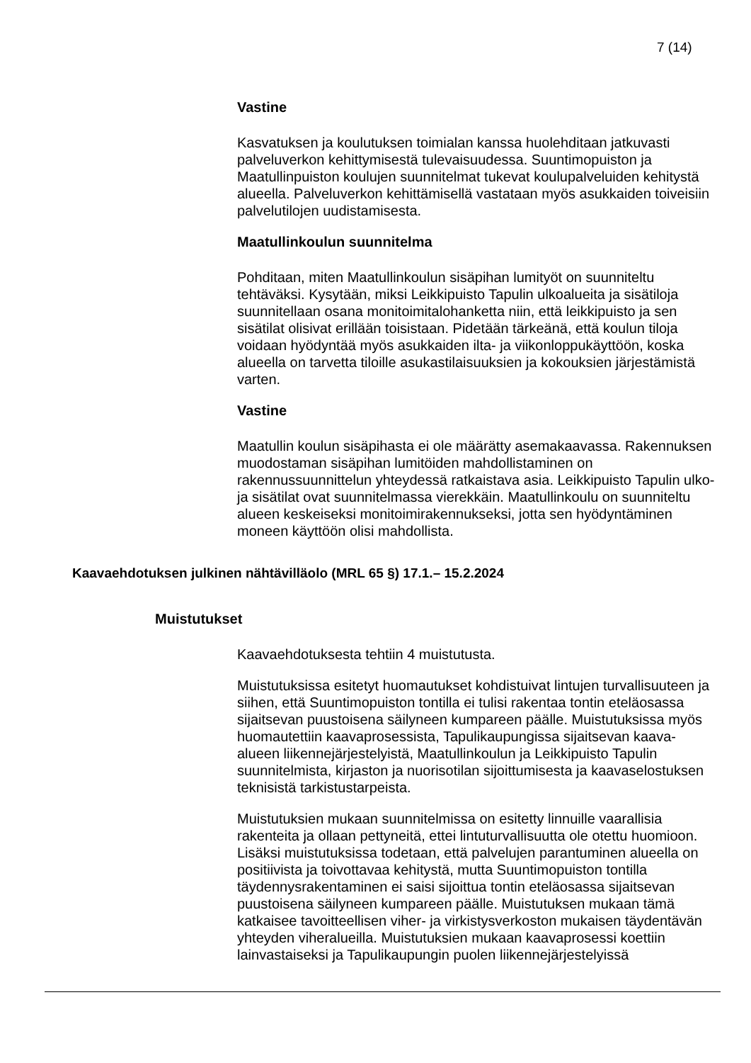7 (14)
Vastine
Kasvatuksen ja koulutuksen toimialan kanssa huolehditaan jatkuvasti palveluverkon kehittymisestä tulevaisuudessa. Suuntimopuiston ja Maatullinpuiston koulujen suunnitelmat tukevat koulupalveluiden kehitystä alueella. Palveluverkon kehittämisellä vastataan myös asukkaiden toiveisiin palvelutilojen uudistamisesta.
Maatullinkoulun suunnitelma
Pohditaan, miten Maatullinkoulun sisäpihan lumityöt on suunniteltu tehtäväksi. Kysytään, miksi Leikkipuisto Tapulin ulkoalueita ja sisätiloja suunnitellaan osana monitoimitalohanketta niin, että leikkipuisto ja sen sisätilat olisivat erillään toisistaan. Pidetään tärkeänä, että koulun tiloja voidaan hyödyntää myös asukkaiden ilta- ja viikonloppukäyttöön, koska alueella on tarvetta tiloille asukastilaisuuksien ja kokouksien järjestämistä varten.
Vastine
Maatullin koulun sisäpihasta ei ole määrätty asemakaavassa. Rakennuksen muodostaman sisäpihan lumitöiden mahdollistaminen on rakennussuunnittelun yhteydessä ratkaistava asia. Leikkipuisto Tapulin ulko- ja sisätilat ovat suunnitelmassa vierekkäin. Maatullinkoulu on suunniteltu alueen keskeiseksi monitoimirakennukseksi, jotta sen hyödyntäminen moneen käyttöön olisi mahdollista.
Kaavaehdotuksen julkinen nähtävilläolo (MRL 65 §) 17.1.– 15.2.2024
Muistutukset
Kaavaehdotuksesta tehtiin 4 muistutusta.
Muistutuksissa esitetyt huomautukset kohdistuivat lintujen turvallisuuteen ja siihen, että Suuntimopuiston tontilla ei tulisi rakentaa tontin eteläosassa sijaitsevan puustoisena säilyneen kumpareen päälle. Muistutuksissa myös huomautettiin kaavaprosessista, Tapulikaupungissa sijaitsevan kaava-alueen liikennejärjestelyistä, Maatullinkoulun ja Leikkipuisto Tapulin suunnitelmista, kirjaston ja nuorisotilan sijoittumisesta ja kaavaselostuksen teknisistä tarkistustarpeista.
Muistutuksien mukaan suunnitelmissa on esitetty linnuille vaarallisia rakenteita ja ollaan pettyneitä, ettei lintuturvallisuutta ole otettu huomioon. Lisäksi muistutuksissa todetaan, että palvelujen parantuminen alueella on positiivista ja toivottavaa kehitystä, mutta Suuntimopuiston tontilla täydennysrakentaminen ei saisi sijoittua tontin eteläosassa sijaitsevan puustoisena säilyneen kumpareen päälle. Muistutuksen mukaan tämä katkaisee tavoitteellisen viher- ja virkistysverkoston mukaisen täydentävän yhteyden viheralueilla. Muistutuksien mukaan kaavaprosessi koettiin lainvastaiseksi ja Tapulikaupungin puolen liikennejärjestelyissä